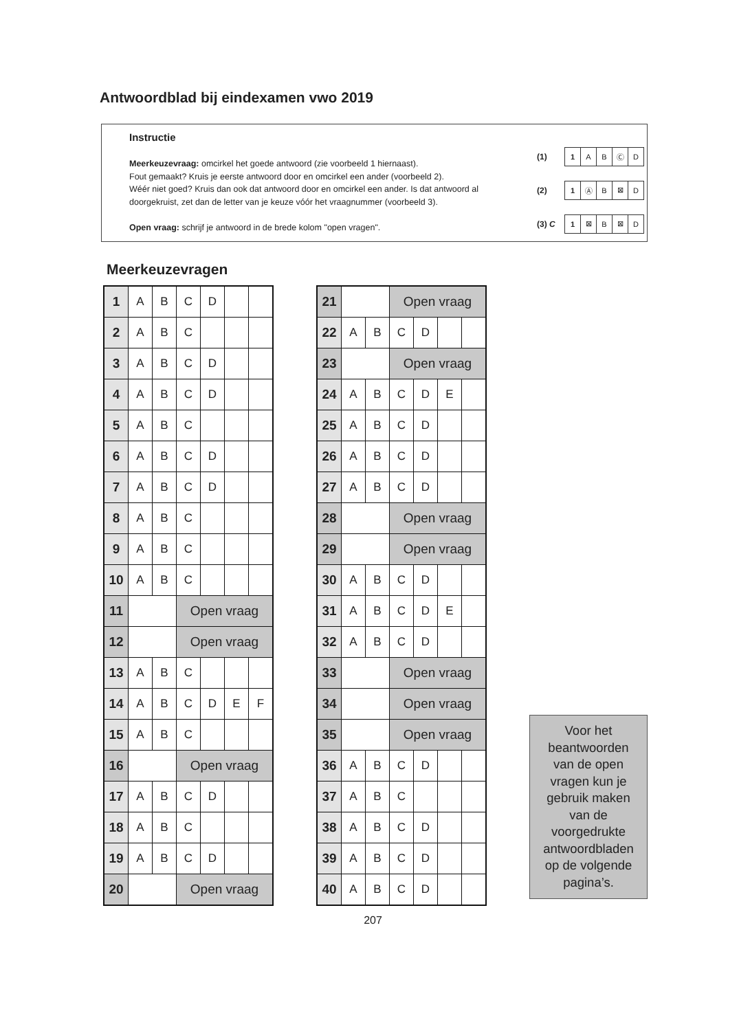Antwoordblad bij eindexamen vwo 2019
Instructie
Meerkeuzevraag: omcirkel het goede antwoord (zie voorbeeld 1 hiernaast).
Fout gemaakt? Kruis je eerste antwoord door en omcirkel een ander (voorbeeld 2).
Wéér niet goed? Kruis dan ook dat antwoord door en omcirkel een ander. Is dat antwoord al doorgekruist, zet dan de letter van je keuze vóór het vraagnummer (voorbeeld 3).
Open vraag: schrijf je antwoord in de brede kolom "open vragen".
(1)
| 1 | A | B | Ⓒ | D |
(2)
| 1 | Ⓐ | B | ⊠ | D |
(3) C
| 1 | ⊠ | B | ⊠ | D |
Meerkeuzevragen
| 1 | A | B | C | D | | |
| 2 | A | B | C | | | |
| 3 | A | B | C | D | | |
| 4 | A | B | C | D | | |
| 5 | A | B | C | | | |
| 6 | A | B | C | D | | |
| 7 | A | B | C | D | | |
| 8 | A | B | C | | | |
| 9 | A | B | C | | | |
| 10 | A | B | C | | | |
| 11 | | | Open vraag | | | |
| 12 | | | Open vraag | | | |
| 13 | A | B | C | | | |
| 14 | A | B | C | D | E | F |
| 15 | A | B | C | | | |
| 16 | | | Open vraag | | | |
| 17 | A | B | C | D | | |
| 18 | A | B | C | | | |
| 19 | A | B | C | D | | |
| 20 | | | Open vraag | | | |
| 21 | | | Open vraag | | | |
| 22 | A | B | C | D | | |
| 23 | | | Open vraag | | | |
| 24 | A | B | C | D | E | |
| 25 | A | B | C | D | | |
| 26 | A | B | C | D | | |
| 27 | A | B | C | D | | |
| 28 | | | Open vraag | | | |
| 29 | | | Open vraag | | | |
| 30 | A | B | C | D | | |
| 31 | A | B | C | D | E | |
| 32 | A | B | C | D | | |
| 33 | | | Open vraag | | | |
| 34 | | | Open vraag | | | |
| 35 | | | Open vraag | | | |
| 36 | A | B | C | D | | |
| 37 | A | B | C | | | |
| 38 | A | B | C | D | | |
| 39 | A | B | C | D | | |
| 40 | A | B | C | D | | |
Voor het
beantwoorden
van de open
vragen kun je
gebruik maken
van de
voorgedrukte
antwoordbladen
op de volgende
pagina’s.
207